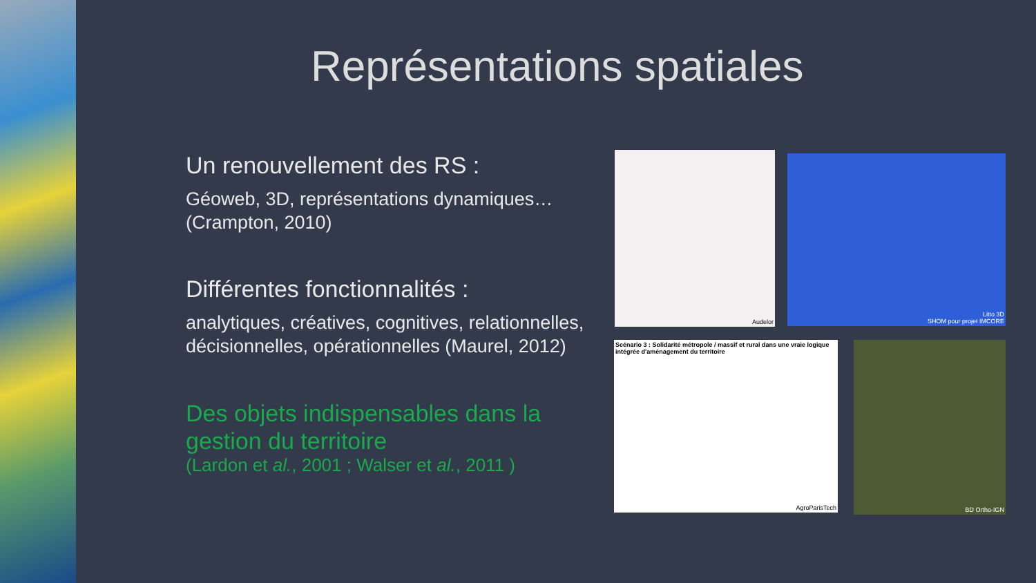Représentations spatiales
Un renouvellement des RS :
Géoweb, 3D, représentations dynamiques… (Crampton, 2010)
Différentes fonctionnalités :
analytiques, créatives, cognitives, relationnelles, décisionnelles, opérationnelles (Maurel, 2012)
Des objets indispensables dans la gestion du territoire
(Lardon et al., 2001 ; Walser et al., 2011 )
Audelor Litto 3D
SHOM pour projet IMCORE
Scénario 3 : Solidarité métropole / massif et rural dans une vraie logique intégrée d'aménagement du territoire
AgroParisTech
BD Ortho-IGN